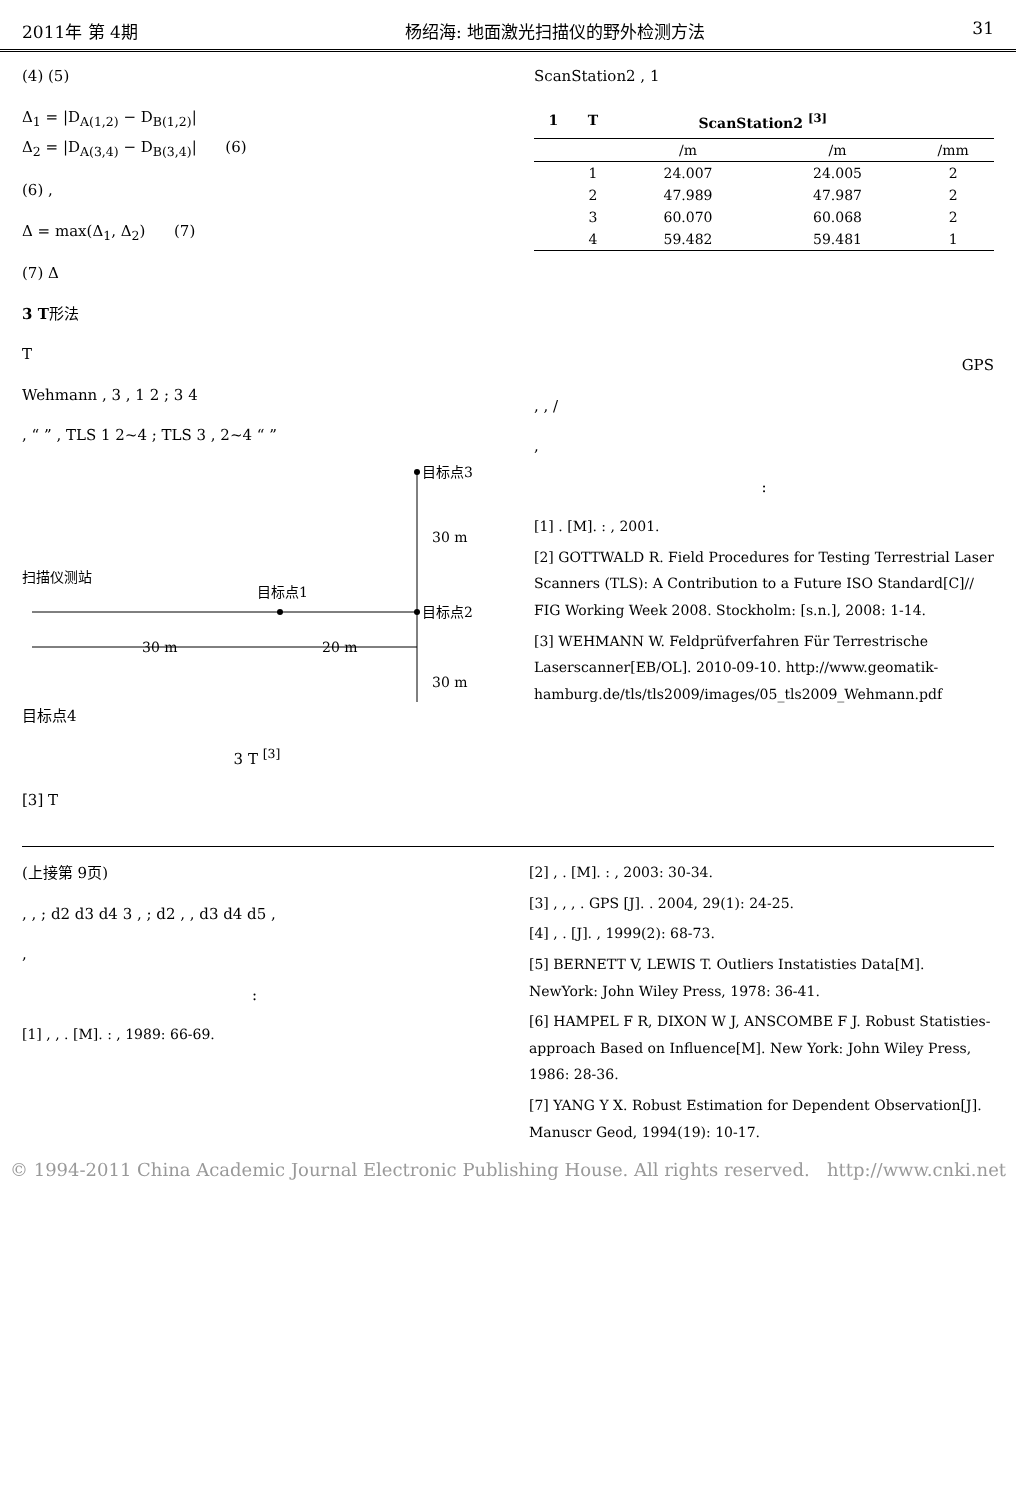2011年 第 4期 杨绍海: 地面激光扫描仪的野外检测方法 31
(4) (5)
Δ<sub>1</sub> = |D<sub>A(1,2)</sub> − D<sub>B(1,2)</sub>|
Δ<sub>2</sub> = |D<sub>A(3,4)</sub> − D<sub>B(3,4)</sub>| (6)
(6) ,
Δ = max(Δ<sub>1</sub>, Δ<sub>2</sub>) (7)
(7) Δ
3 T形法
T
Wehmann , 3 , 1 2 ; 3 4
, “ ” , TLS 1 2~4 ; TLS 3 , 2~4 “ ”
目标点3
30 m
扫描仪测站
目标点1
目标点2
30 m
20 m
30 m
目标点4
3 T <sup>[3]</sup>
[3] T
ScanStation2 , 1
| 1 | T | ScanStation2 <sup>[3]</sup> | | |
| --- | --- | --- | --- | --- |
| | | /m | /m | /mm |
| | 1 | 24.007 | 24.005 | 2 |
| | 2 | 47.989 | 47.987 | 2 |
| | 3 | 60.070 | 60.068 | 2 |
| | 4 | 59.482 | 59.481 | 1 |
GPS
, , /
,
:
[1] . [M]. : , 2001.
[2] GOTTWALD R. Field Procedures for Testing Terrestrial Laser Scanners (TLS): A Contribution to a Future ISO Standard[C]// FIG Working Week 2008. Stockholm: [s.n.], 2008: 1-14.
[3] WEHMANN W. Feldprüfverfahren Für Terrestrische Laserscanner[EB/OL]. 2010-09-10. http://www.geomatik-hamburg.de/tls/tls2009/images/05_tls2009_Wehmann.pdf
(上接第 9页)
, , ; d2 d3 d4 3 , ; d2 , , d3 d4 d5 ,
,
:
[1] , , . [M]. : , 1989: 66-69.
[2] , . [M]. : , 2003: 30-34.
[3] , , , . GPS [J]. . 2004, 29(1): 24-25.
[4] , . [J]. , 1999(2): 68-73.
[5] BERNETT V, LEWIS T. Outliers Instatisties Data[M]. NewYork: John Wiley Press, 1978: 36-41.
[6] HAMPEL F R, DIXON W J, ANSCOMBE F J. Robust Statisties-approach Based on Influence[M]. New York: John Wiley Press, 1986: 28-36.
[7] YANG Y X. Robust Estimation for Dependent Observation[J]. Manuscr Geod, 1994(19): 10-17.
© 1994-2011 China Academic Journal Electronic Publishing House. All rights reserved. http://www.cnki.net